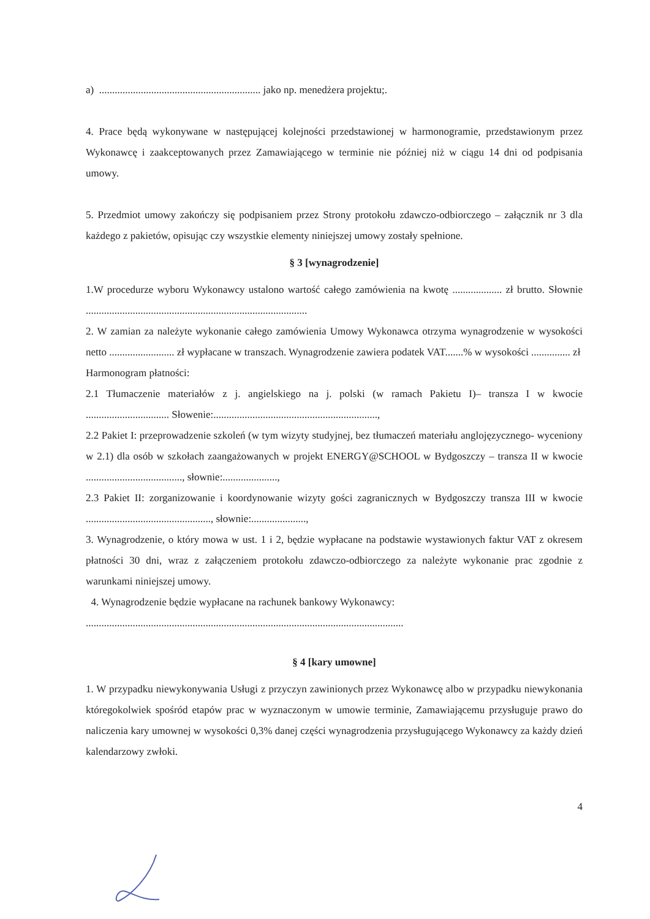a) .............................................................. jako np. menedżera projektu;.
4. Prace będą wykonywane w następującej kolejności przedstawionej w harmonogramie, przedstawionym przez Wykonawcę i zaakceptowanych przez Zamawiającego w terminie nie później niż w ciągu 14 dni od podpisania umowy.
5. Przedmiot umowy zakończy się podpisaniem przez Strony protokołu zdawczo-odbiorczego – załącznik nr 3 dla każdego z pakietów, opisując czy wszystkie elementy niniejszej umowy zostały spełnione.
§ 3 [wynagrodzenie]
1.W procedurze wyboru Wykonawcy ustalono wartość całego zamówienia na kwotę ................... zł brutto. Słownie .....................................................................................
2. W zamian za należyte wykonanie całego zamówienia Umowy Wykonawca otrzyma wynagrodzenie w wysokości netto ......................... zł wypłacane w transzach. Wynagrodzenie zawiera podatek VAT.......% w wysokości ............... zł
Harmonogram płatności:
2.1 Tłumaczenie materiałów z j. angielskiego na j. polski (w ramach Pakietu I)– transza I w kwocie ................................ Słowenie:...............................................................,
2.2 Pakiet I: przeprowadzenie szkoleń (w tym wizyty studyjnej, bez tłumaczeń materiału anglojęzycznego- wyceniony w 2.1) dla osób w szkołach zaangażowanych w projekt ENERGY@SCHOOL w Bydgoszczy – transza II w kwocie ....................................., słownie:.....................,
2.3 Pakiet II: zorganizowanie i koordynowanie wizyty gości zagranicznych w Bydgoszczy transza III w kwocie ................................................, słownie:.....................,
3. Wynagrodzenie, o który mowa w ust. 1 i 2, będzie wypłacane na podstawie wystawionych faktur VAT z okresem płatności 30 dni, wraz z załączeniem protokołu zdawczo-odbiorczego za należyte wykonanie prac zgodnie z warunkami niniejszej umowy.
4. Wynagrodzenie będzie wypłacane na rachunek bankowy Wykonawcy:
..........................................................................................................................
§ 4 [kary umowne]
1. W przypadku niewykonywania Usługi z przyczyn zawinionych przez Wykonawcę albo w przypadku niewykonania któregokolwiek spośród etapów prac w wyznaczonym w umowie terminie, Zamawiającemu przysługuje prawo do naliczenia kary umownej w wysokości 0,3% danej części wynagrodzenia przysługującego Wykonawcy za każdy dzień kalendarzowy zwłoki.
4